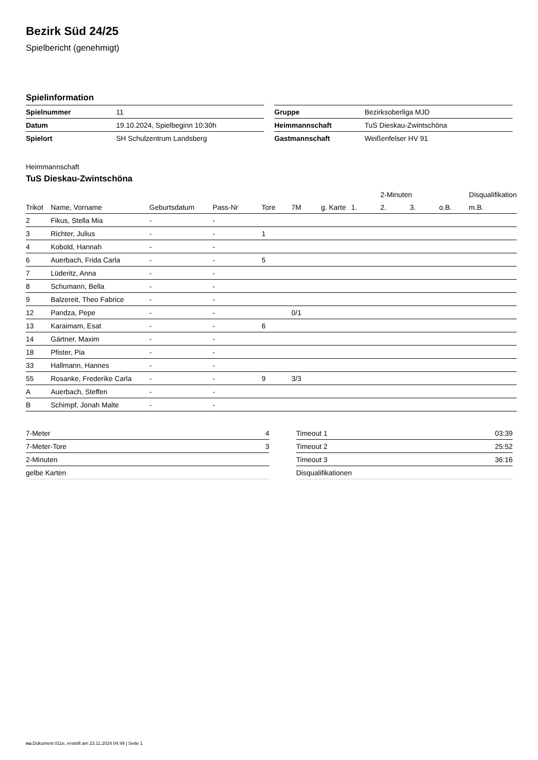Bezirk Süd 24/25
Spielbericht (genehmigt)
Spielinformation
| Spielnummer | 11 |
| Datum | 19.10.2024, Spielbeginn 10:30h |
| Spielort | SH Schulzentrum Landsberg |
| Gruppe | Bezirksoberliga MJD |
| Heimmannschaft | TuS Dieskau-Zwintschöna |
| Gastmannschaft | Weißenfelser HV 91 |
Heimmannschaft
TuS Dieskau-Zwintschöna
| | | | | | | | | 2-Minuten | | | Disqualifikation |
| --- | --- | --- | --- | --- | --- | --- | --- | --- | --- | --- | --- |
| Trikot | Name, Vorname | Geburtsdatum | Pass-Nr | Tore | 7M | g. Karte | 1. | 2. | 3. | o.B. | m.B. |
| 2 | Fikus, Stella Mia | - | - | | | | | | | | |
| 3 | Richter, Julius | - | - | 1 | | | | | | | |
| 4 | Kobold, Hannah | - | - | | | | | | | | |
| 6 | Auerbach, Frida Carla | - | - | 5 | | | | | | | |
| 7 | Lüderitz, Anna | - | - | | | | | | | | |
| 8 | Schumann, Bella | - | - | | | | | | | | |
| 9 | Balzereit, Theo Fabrice | - | - | | | | | | | | |
| 12 | Pandza, Pepe | - | - | | 0/1 | | | | | | |
| 13 | Karaimam, Esat | - | - | 6 | | | | | | | |
| 14 | Gärtner, Maxim | - | - | | | | | | | | |
| 18 | Pfister, Pia | - | - | | | | | | | | |
| 33 | Hallmann, Hannes | - | - | | | | | | | | |
| 55 | Rosanke, Frederike Carla | - | - | 9 | 3/3 | | | | | | |
| A | Auerbach, Steffen | - | - | | | | | | | | |
| B | Schimpf, Jonah Malte | - | - | | | | | | | | |
| 7-Meter | 4 |
| 7-Meter-Tore | 3 |
| 2-Minuten | |
| gelbe Karten | |
| Timeout 1 | 03:39 |
| Timeout 2 | 25:52 |
| Timeout 3 | 36:16 |
| Disqualifikationen | |
nu.Dokument 011e, erstellt am 23.11.2024 04:49 | Seite 1